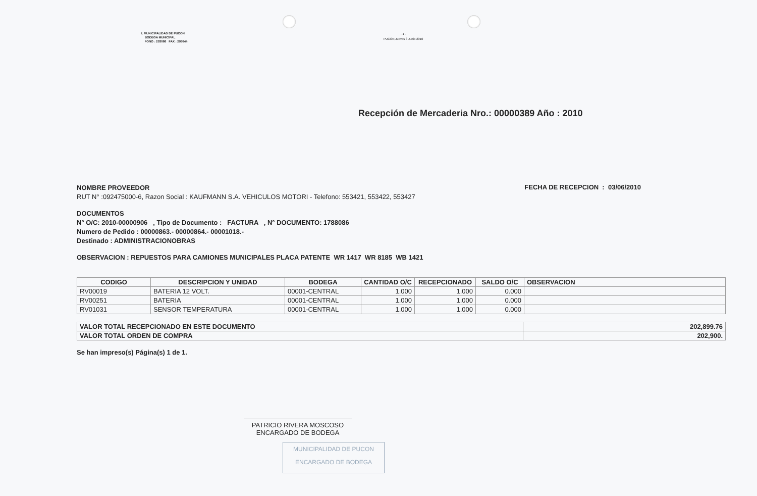I. MUNICIPALIDAD DE PUCON
BODEGA MUNICIPAL
FONO : 293086 FAX : 293044
- 1 -
PUCON,Jueves 3 Junio 2010
Recepción de Mercaderia Nro.: 00000389 Año : 2010
NOMBRE PROVEEDOR
RUT N° :092475000-6, Razon Social : KAUFMANN S.A. VEHICULOS MOTORI - Telefono: 553421, 553422, 553427
FECHA DE RECEPCION : 03/06/2010
DOCUMENTOS
N° O/C: 2010-00000906 , Tipo de Documento : FACTURA , N° DOCUMENTO: 1788086
Numero de Pedido : 00000863.- 00000864.- 00001018.-
Destinado : ADMINISTRACIONOBRAS
OBSERVACION : REPUESTOS PARA CAMIONES MUNICIPALES PLACA PATENTE WR 1417 WR 8185 WB 1421
| CODIGO | DESCRIPCION Y UNIDAD | BODEGA | CANTIDAD O/C | RECEPCIONADO | SALDO O/C | OBSERVACION |
| --- | --- | --- | --- | --- | --- | --- |
| RV00019 | BATERIA 12 VOLT. | 00001-CENTRAL | 1.000 | 1.000 | 0.000 | |
| RV00251 | BATERIA | 00001-CENTRAL | 1.000 | 1.000 | 0.000 | |
| RV01031 | SENSOR TEMPERATURA | 00001-CENTRAL | 1.000 | 1.000 | 0.000 | |
| VALOR TOTAL RECEPCIONADO EN ESTE DOCUMENTO | 202,899.76 |
| VALOR TOTAL ORDEN DE COMPRA | 202,900. |
Se han impreso(s) Página(s) 1 de 1.
PATRICIO RIVERA MOSCOSO
ENCARGADO DE BODEGA
MUNICIPALIDAD DE PUCON
ENCARGADO DE BODEGA